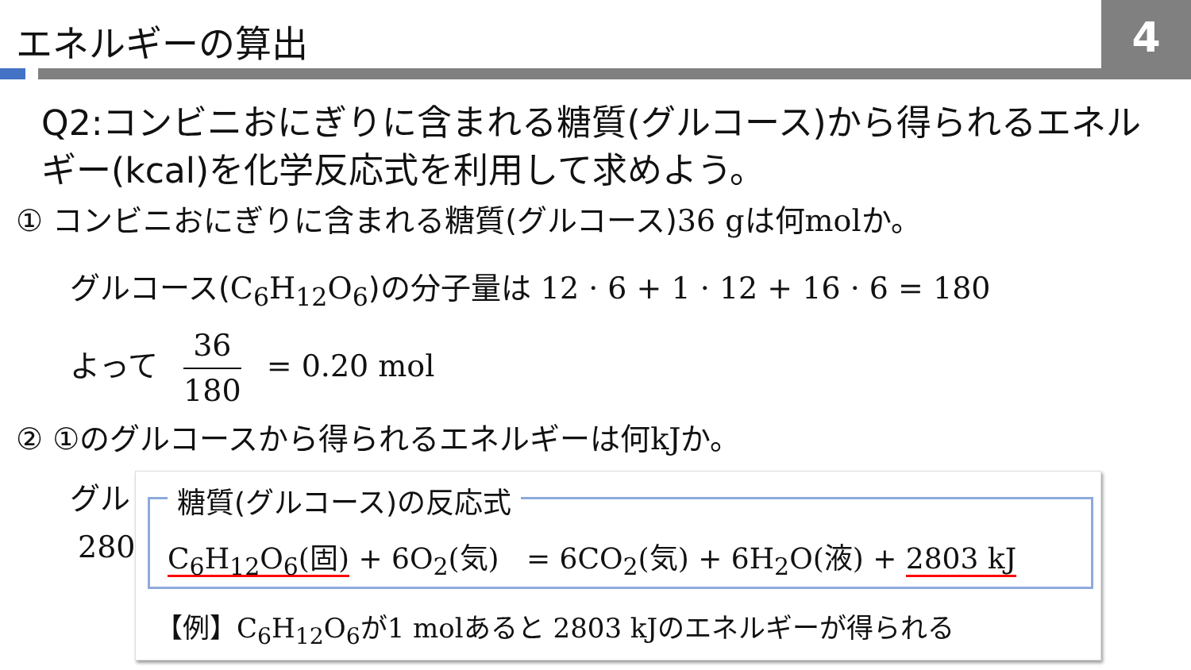エネルギーの算出 4
Q2:コンビニおにぎりに含まれる糖質(グルコース)から得られるエネルギー(kcal)を化学反応式を利用して求めよう。
① コンビニおにぎりに含まれる糖質(グルコース)36 gは何molか。
グルコース(C<sub>6</sub>H<sub>12</sub>O<sub>6</sub>)の分子量は 12 · 6 + 1 · 12 + 16 · 6 = 180
よって 36 180 = 0.20 mol
② ①のグルコースから得られるエネルギーは何kJか。
グル
280
糖質(グルコース)の反応式
C<sub>6</sub>H<sub>12</sub>O<sub>6</sub>(固) + 6O<sub>2</sub>(気) = 6CO<sub>2</sub>(気) + 6H<sub>2</sub>O(液) + 2803 kJ
【例】C<sub>6</sub>H<sub>12</sub>O<sub>6</sub>が1 molあると 2803 kJのエネルギーが得られる